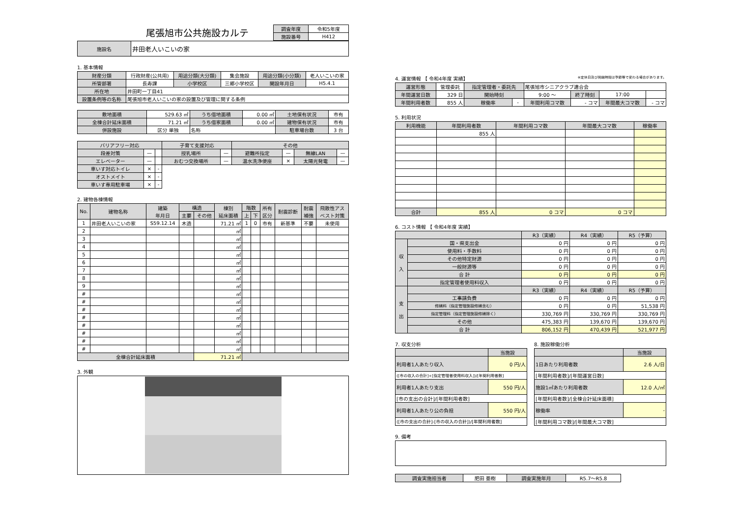尾張旭市公共施設カルテ
| 調査年度 | 令和5年度 |
| 施設番号 | H412 |
| 施設名 | 井田老人いこいの家 |
1. 基本情報
| 財産分類 | 行政財産(公共用) | 用途分類(大分類) | 集会施設 | 用途分類(小分類) | 老人いこいの家 |
| 所管部署 | 長寿課 | 小学校区 | 三郷小学校区 | 開設年月日 | H5.4.1 |
| 所在地 | 井田町一丁目41 | | | | |
| 設置条例等の名称 | 尾張旭市老人いこいの家の設置及び管理に関する条例 | | | | |
| 敷地面積 | 529.63 ㎡ | うち借地面積 | 0.00 ㎡ | 土地保有状況 | 市有 |
| 全棟合計延床面積 | 71.21 ㎡ | うち借家面積 | 0.00 ㎡ | 建物保有状況 | 市有 |
| 併設施設 | 区分 単独 | 名称 | | 駐車場台数 | 3 台 |
| バリアフリー対応 | | | 子育て支援対応 | | その他 | | | |
| --- | --- | --- | --- | --- | --- | --- | --- | --- |
| 段差対策 | — | | 授乳場所 | — | 避難所指定 | — | 無線LAN | — |
| エレベーター | — | | おむつ交換場所 | — | 温水洗浄便座 | × | 太陽光発電 | — |
| 車いす対応トイレ | × | - | | | | | | |
| オストメイト | × | - | | | | | | |
| 車いす専用駐車場 | × | - | | | | | | |
2. 建物各棟情報
| No. | 建物名称 | 建築 年月日 | 構造 | | 棟別 延床面積 | 階数 | | 所有 区分 | 耐震診断 | 耐震 補強 | 飛散性アス ベスト対策 |
| --- | --- | --- | --- | --- | --- | --- | --- | --- | --- | --- | --- |
| | | | 主要 | その他 | | 上 | 下 | | | | |
| 1 | 井田老人いこいの家 | S59.12.14 | 木造 | | 71.21 ㎡ | 1 | 0 | 市有 | 新基準 | 不要 | 未使用 |
| 2 | | | | | ㎡ | | | | | | |
| 3 | | | | | ㎡ | | | | | | |
| 4 | | | | | ㎡ | | | | | | |
| 5 | | | | | ㎡ | | | | | | |
| 6 | | | | | ㎡ | | | | | | |
| 7 | | | | | ㎡ | | | | | | |
| 8 | | | | | ㎡ | | | | | | |
| 9 | | | | | ㎡ | | | | | | |
| # | | | | | ㎡ | | | | | | |
| # | | | | | ㎡ | | | | | | |
| # | | | | | ㎡ | | | | | | |
| # | | | | | ㎡ | | | | | | |
| # | | | | | ㎡ | | | | | | |
| # | | | | | ㎡ | | | | | | |
| # | | | | | ㎡ | | | | | | |
| # | | | | | ㎡ | | | | | | |
| 全棟合計延床面積 | | | | 71.21 ㎡ | | | | | | | |
3. 外観
4. 運営情報 【 令和4年度 実績】 ※定休日及び開館時間は季節等で変わる場合があります。
| 運営形態 | 管理委託 | 指定管理者・委託先 | | 尾張旭市シニアクラブ連合会 | | | |
| 年間運営日数 | 329 日 | 開始時刻 | | 9:00 〜 | 終了時刻 | 17:00 | |
| 年間利用者数 | 855 人 | 稼働率 | - | 年間利用コマ数 | - コマ | 年間最大コマ数 | - コマ |
5. 利用状況
| 利用機能 | 年間利用者数 | 年間利用コマ数 | 年間最大コマ数 | 稼働率 |
| --- | --- | --- | --- | --- |
| | 855 人 | | | |
| 合計 | 855 人 | 0 コマ | 0 コマ | |
6. コスト情報 【 令和4年度 実績】
| | | R3（実績） | R4（実績） | R5（予算） |
| --- | --- | --- | --- | --- |
| 収 入 | 国・県支出金 | 0 円 | 0 円 | 0 円 |
| | 使用料・手数料 | 0 円 | 0 円 | 0 円 |
| | その他特定財源 | 0 円 | 0 円 | 0 円 |
| | 一般財源等 | 0 円 | 0 円 | 0 円 |
| | 合 計 | 0 円 | 0 円 | 0 円 |
| | 指定管理者使用料収入 | 0 円 | 0 円 | 0 円 |
| 支 出 | | R3（実績） | R4（実績） | R5（予算） |
| | 工事請負費 | 0 円 | 0 円 | 0 円 |
| | 修繕料（指定管理施設修繕含む） | 0 円 | 0 円 | 51,538 円 |
| | 指定管理料（指定管理施設修繕除く） | 330,769 円 | 330,769 円 | 330,769 円 |
| | その他 | 475,383 円 | 139,670 円 | 139,670 円 |
| | 合 計 | 806,152 円 | 470,439 円 | 521,977 円 |
7. 収支分析
| | 当施設 |
| --- | --- |
| 利用者1人あたり収入 | 0 円/人 |
| ([市の収入の合計]+[指定管理者使用料収入])/[年間利用者数] | |
| 利用者1人あたり支出 | 550 円/人 |
| [市の支出の合計]/[年間利用者数] | |
| 利用者1人あたり公の負担 | 550 円/人 |
| ([市の支出の合計]-[市の収入の合計])/[年間利用者数] | |
8. 施設稼働分析
| | 当施設 |
| --- | --- |
| 1日あたり利用者数 | 2.6 人/日 |
| [年間利用者数]/[年間運営日数] | |
| 施設1㎡あたり利用者数 | 12.0 人/㎡ |
| [年間利用者数]/[全棟合計延床面積] | |
| 稼働率 | - |
| [年間利用コマ数]/[年間最大コマ数] | |
9. 備考
| 調査実施担当者 | 肥田 亜樹 | 調査実施年月 | R5.7〜R5.8 |